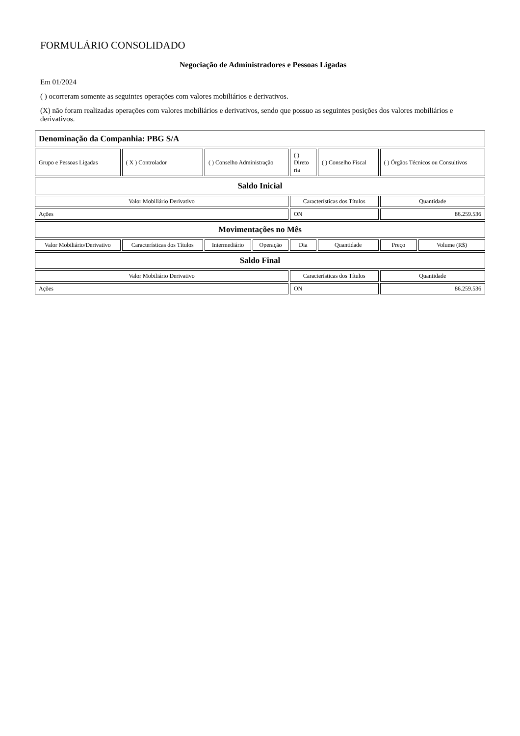FORMULÁRIO CONSOLIDADO
Negociação de Administradores e Pessoas Ligadas
Em 01/2024
( ) ocorreram somente as seguintes operações com valores mobiliários e derivativos.
(X) não foram realizadas operações com valores mobiliários e derivativos, sendo que possuo as seguintes posições dos valores mobiliários e derivativos.
| Denominação da Companhia: PBG S/A | | | | | | | |
| Grupo e Pessoas Ligadas | ( X ) Controlador | ( ) Conselho Administração | | ( ) Direto ria | ( ) Conselho Fiscal | ( ) Órgãos Técnicos ou Consultivos | |
| Saldo Inicial | | | | | | | |
| Valor Mobiliário Derivativo | | | | Características dos Títulos | | Quantidade | |
| Ações | | | | ON | | 86.259.536 | |
| Movimentações no Mês | | | | | | | |
| Valor Mobiliário/Derivativo | Características dos Títulos | Intermediário | Operação | Dia | Quantidade | Preço | Volume (R$) |
| Saldo Final | | | | | | | |
| Valor Mobiliário Derivativo | | | | Características dos Títulos | | Quantidade | |
| Ações | | | | ON | | 86.259.536 | |